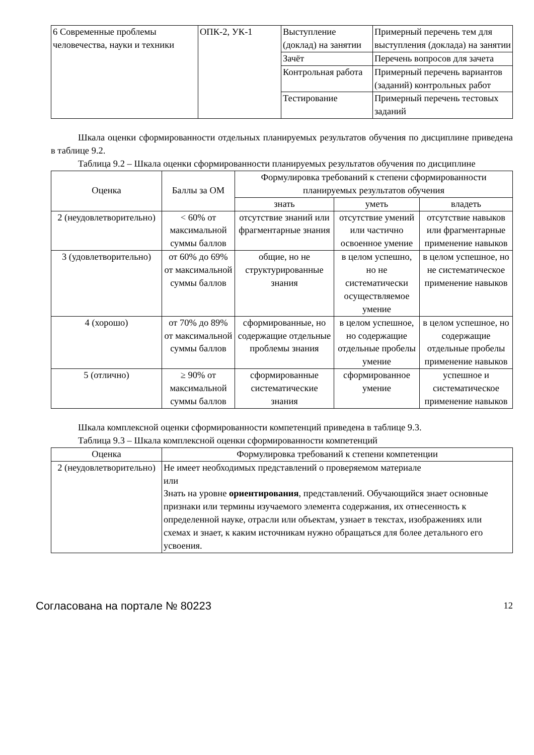| 6 Современные проблемы человечества, науки и техники | ОПК-2, УК-1 | Выступление (доклад) на занятии | Примерный перечень тем для выступления (доклада) на занятии |
| | | Зачёт | Перечень вопросов для зачета |
| | | Контрольная работа | Примерный перечень вариантов (заданий) контрольных работ |
| | | Тестирование | Примерный перечень тестовых заданий |
Шкала оценки сформированности отдельных планируемых результатов обучения по дисциплине приведена в таблице 9.2.
Таблица 9.2 – Шкала оценки сформированности планируемых результатов обучения по дисциплине
| Оценка | Баллы за ОМ | Формулировка требований к степени сформированности планируемых результатов обучения | | |
| --- | --- | --- | --- | --- |
| | | знать | уметь | владеть |
| 2 (неудовлетворительно) | < 60% от максимальной суммы баллов | отсутствие знаний или фрагментарные знания | отсутствие умений или частично освоенное умение | отсутствие навыков или фрагментарные применение навыков |
| 3 (удовлетворительно) | от 60% до 69% от максимальной суммы баллов | общие, но не структурированные знания | в целом успешно, но не систематически осуществляемое умение | в целом успешное, но не систематическое применение навыков |
| 4 (хорошо) | от 70% до 89% от максимальной суммы баллов | сформированные, но содержащие отдельные проблемы знания | в целом успешное, но содержащие отдельные пробелы умение | в целом успешное, но содержащие отдельные пробелы применение навыков |
| 5 (отлично) | ≥ 90% от максимальной суммы баллов | сформированные систематические знания | сформированное умение | успешное и систематическое применение навыков |
Шкала комплексной оценки сформированности компетенций приведена в таблице 9.3.
Таблица 9.3 – Шкала комплексной оценки сформированности компетенций
| Оценка | Формулировка требований к степени компетенции |
| --- | --- |
| 2 (неудовлетворительно) | Не имеет необходимых представлений о проверяемом материале или Знать на уровне ориентирования , представлений. Обучающийся знает основные признаки или термины изучаемого элемента содержания, их отнесенность к определенной науке, отрасли или объектам, узнает в текстах, изображениях или схемах и знает, к каким источникам нужно обращаться для более детального его усвоения. |
Согласована на портале № 80223 12